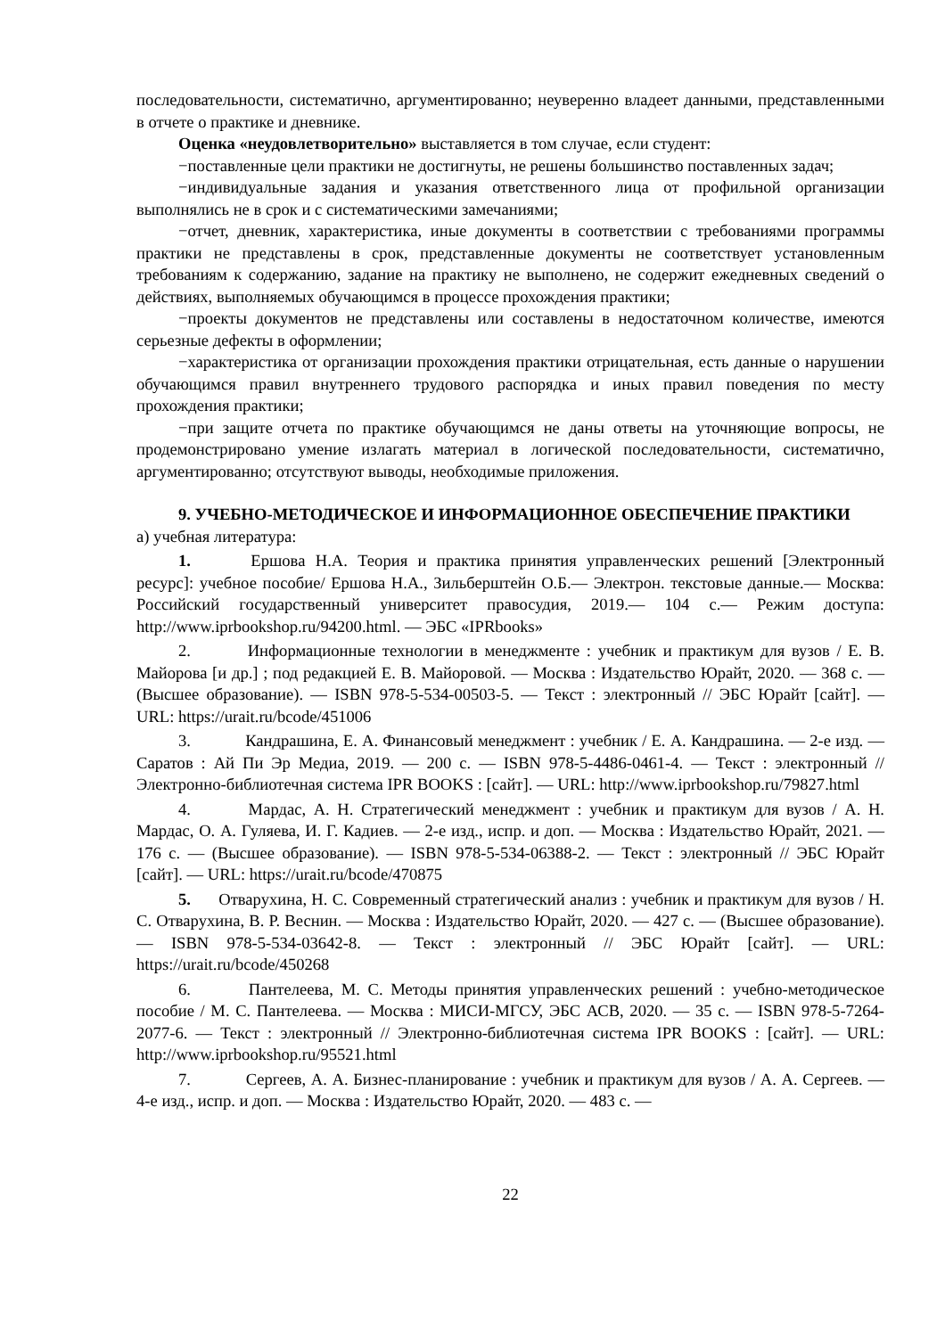последовательности, систематично, аргументированно; неуверенно владеет данными, представленными в отчете о практике и дневнике.
Оценка «неудовлетворительно» выставляется в том случае, если студент:
−поставленные цели практики не достигнуты, не решены большинство поставленных задач;
−индивидуальные задания и указания ответственного лица от профильной организации выполнялись не в срок и с систематическими замечаниями;
−отчет, дневник, характеристика, иные документы в соответствии с требованиями программы практики не представлены в срок, представленные документы не соответствует установленным требованиям к содержанию, задание на практику не выполнено, не содержит ежедневных сведений о действиях, выполняемых обучающимся в процессе прохождения практики;
−проекты документов не представлены или составлены в недостаточном количестве, имеются серьезные дефекты в оформлении;
−характеристика от организации прохождения практики отрицательная, есть данные о нарушении обучающимся правил внутреннего трудового распорядка и иных правил поведения по месту прохождения практики;
−при защите отчета по практике обучающимся не даны ответы на уточняющие вопросы, не продемонстрировано умение излагать материал в логической последовательности, систематично, аргументированно; отсутствуют выводы, необходимые приложения.
9. УЧЕБНО-МЕТОДИЧЕСКОЕ И ИНФОРМАЦИОННОЕ ОБЕСПЕЧЕНИЕ ПРАКТИКИ
а) учебная литература:
1. Ершова Н.А. Теория и практика принятия управленческих решений [Электронный ресурс]: учебное пособие/ Ершова Н.А., Зильберштейн О.Б.— Электрон. текстовые данные.— Москва: Российский государственный университет правосудия, 2019.— 104 c.— Режим доступа: http://www.iprbookshop.ru/94200.html. — ЭБС «IPRbooks»
2. Информационные технологии в менеджменте : учебник и практикум для вузов / Е. В. Майорова [и др.] ; под редакцией Е. В. Майоровой. — Москва : Издательство Юрайт, 2020. — 368 с. — (Высшее образование). — ISBN 978-5-534-00503-5. — Текст : электронный // ЭБС Юрайт [сайт]. — URL: https://urait.ru/bcode/451006
3. Кандрашина, Е. А. Финансовый менеджмент : учебник / Е. А. Кандрашина. — 2-е изд. — Саратов : Ай Пи Эр Медиа, 2019. — 200 c. — ISBN 978-5-4486-0461-4. — Текст : электронный // Электронно-библиотечная система IPR BOOKS : [сайт]. — URL: http://www.iprbookshop.ru/79827.html
4. Мардас, А. Н. Стратегический менеджмент : учебник и практикум для вузов / А. Н. Мардас, О. А. Гуляева, И. Г. Кадиев. — 2-е изд., испр. и доп. — Москва : Издательство Юрайт, 2021. — 176 с. — (Высшее образование). — ISBN 978-5-534-06388-2. — Текст : электронный // ЭБС Юрайт [сайт]. — URL: https://urait.ru/bcode/470875
5. Отварухина, Н. С. Современный стратегический анализ : учебник и практикум для вузов / Н. С. Отварухина, В. Р. Веснин. — Москва : Издательство Юрайт, 2020. — 427 с. — (Высшее образование). — ISBN 978-5-534-03642-8. — Текст : электронный // ЭБС Юрайт [сайт]. — URL: https://urait.ru/bcode/450268
6. Пантелеева, М. С. Методы принятия управленческих решений : учебно-методическое пособие / М. С. Пантелеева. — Москва : МИСИ-МГСУ, ЭБС АСВ, 2020. — 35 c. — ISBN 978-5-7264-2077-6. — Текст : электронный // Электронно-библиотечная система IPR BOOKS : [сайт]. — URL: http://www.iprbookshop.ru/95521.html
7. Сергеев, А. А. Бизнес-планирование : учебник и практикум для вузов / А. А. Сергеев. — 4-е изд., испр. и доп. — Москва : Издательство Юрайт, 2020. — 483 с. —
22